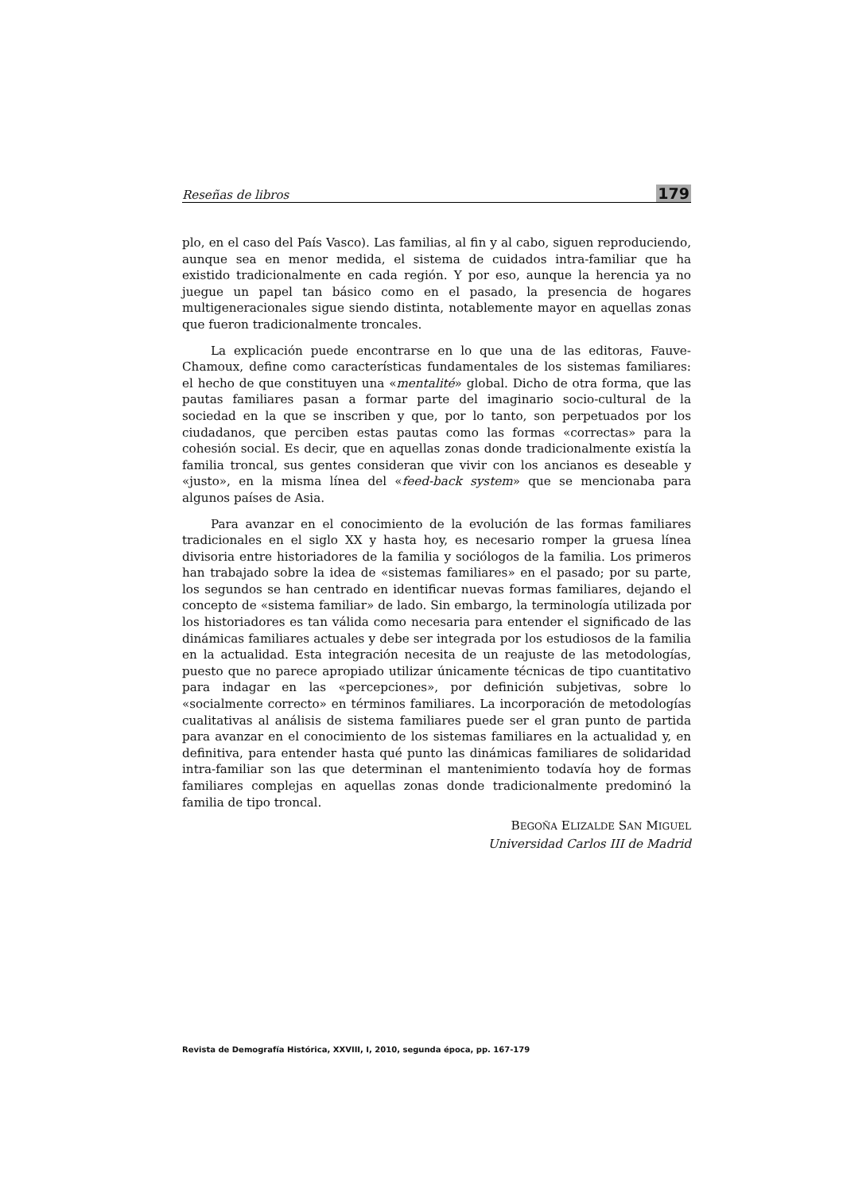Reseñas de libros 179
plo, en el caso del País Vasco). Las familias, al fin y al cabo, siguen reproduciendo, aunque sea en menor medida, el sistema de cuidados intra-familiar que ha existido tradicionalmente en cada región. Y por eso, aunque la herencia ya no juegue un papel tan básico como en el pasado, la presencia de hogares multigeneracionales sigue siendo distinta, notablemente mayor en aquellas zonas que fueron tradicionalmente troncales.
La explicación puede encontrarse en lo que una de las editoras, Fauve-Chamoux, define como características fundamentales de los sistemas familiares: el hecho de que constituyen una «mentalité» global. Dicho de otra forma, que las pautas familiares pasan a formar parte del imaginario socio-cultural de la sociedad en la que se inscriben y que, por lo tanto, son perpetuados por los ciudadanos, que perciben estas pautas como las formas «correctas» para la cohesión social. Es decir, que en aquellas zonas donde tradicionalmente existía la familia troncal, sus gentes consideran que vivir con los ancianos es deseable y «justo», en la misma línea del «feed-back system» que se mencionaba para algunos países de Asia.
Para avanzar en el conocimiento de la evolución de las formas familiares tradicionales en el siglo XX y hasta hoy, es necesario romper la gruesa línea divisoria entre historiadores de la familia y sociólogos de la familia. Los primeros han trabajado sobre la idea de «sistemas familiares» en el pasado; por su parte, los segundos se han centrado en identificar nuevas formas familiares, dejando el concepto de «sistema familiar» de lado. Sin embargo, la terminología utilizada por los historiadores es tan válida como necesaria para entender el significado de las dinámicas familiares actuales y debe ser integrada por los estudiosos de la familia en la actualidad. Esta integración necesita de un reajuste de las metodologías, puesto que no parece apropiado utilizar únicamente técnicas de tipo cuantitativo para indagar en las «percepciones», por definición subjetivas, sobre lo «socialmente correcto» en términos familiares. La incorporación de metodologías cualitativas al análisis de sistema familiares puede ser el gran punto de partida para avanzar en el conocimiento de los sistemas familiares en la actualidad y, en definitiva, para entender hasta qué punto las dinámicas familiares de solidaridad intra-familiar son las que determinan el mantenimiento todavía hoy de formas familiares complejas en aquellas zonas donde tradicionalmente predominó la familia de tipo troncal.
BEGOÑA ELIZALDE SAN MIGUEL
Universidad Carlos III de Madrid
Revista de Demografía Histórica, XXVIII, I, 2010, segunda época, pp. 167-179